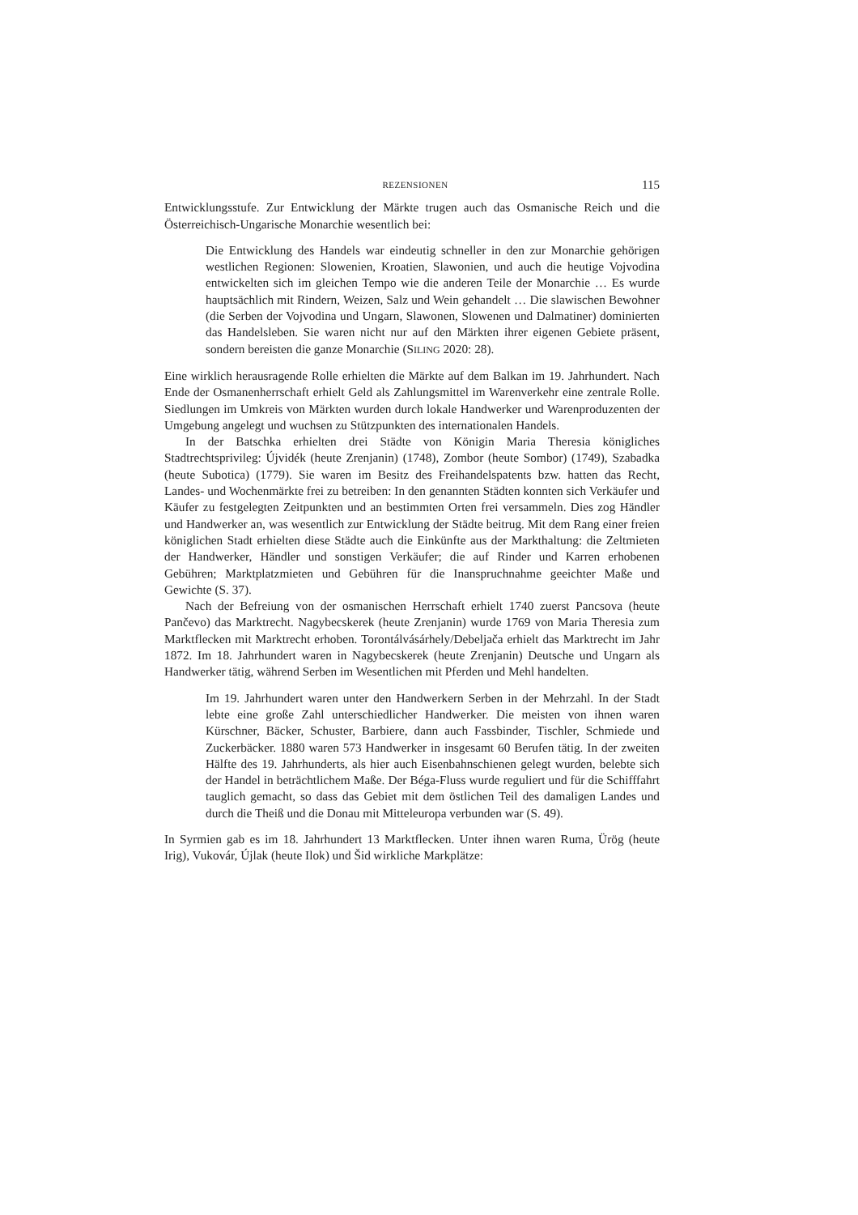REZENSIONEN 115
Entwicklungsstufe. Zur Entwicklung der Märkte trugen auch das Osmanische Reich und die Österreichisch-Ungarische Monarchie wesentlich bei:
Die Entwicklung des Handels war eindeutig schneller in den zur Monarchie gehörigen westlichen Regionen: Slowenien, Kroatien, Slawonien, und auch die heutige Vojvodina entwickelten sich im gleichen Tempo wie die anderen Teile der Monarchie … Es wurde hauptsächlich mit Rindern, Weizen, Salz und Wein gehandelt … Die slawischen Bewohner (die Serben der Vojvodina und Ungarn, Slawonen, Slowenen und Dalmatiner) dominierten das Handelsleben. Sie waren nicht nur auf den Märkten ihrer eigenen Gebiete präsent, sondern bereisten die ganze Monarchie (SILING 2020: 28).
Eine wirklich herausragende Rolle erhielten die Märkte auf dem Balkan im 19. Jahrhundert. Nach Ende der Osmanenherrschaft erhielt Geld als Zahlungsmittel im Warenverkehr eine zentrale Rolle. Siedlungen im Umkreis von Märkten wurden durch lokale Handwerker und Warenproduzenten der Umgebung angelegt und wuchsen zu Stützpunkten des internationalen Handels.
In der Batschka erhielten drei Städte von Königin Maria Theresia königliches Stadtrechtsprivileg: Újvidék (heute Zrenjanin) (1748), Zombor (heute Sombor) (1749), Szabadka (heute Subotica) (1779). Sie waren im Besitz des Freihandelspatents bzw. hatten das Recht, Landes- und Wochenmärkte frei zu betreiben: In den genannten Städten konnten sich Verkäufer und Käufer zu festgelegten Zeitpunkten und an bestimmten Orten frei versammeln. Dies zog Händler und Handwerker an, was wesentlich zur Entwicklung der Städte beitrug. Mit dem Rang einer freien königlichen Stadt erhielten diese Städte auch die Einkünfte aus der Markthaltung: die Zeltmieten der Handwerker, Händler und sonstigen Verkäufer; die auf Rinder und Karren erhobenen Gebühren; Marktplatzmieten und Gebühren für die Inanspruchnahme geeichter Maße und Gewichte (S. 37).
Nach der Befreiung von der osmanischen Herrschaft erhielt 1740 zuerst Pancsova (heute Pančevo) das Marktrecht. Nagybecskerek (heute Zrenjanin) wurde 1769 von Maria Theresia zum Marktflecken mit Marktrecht erhoben. Torontálvásárhely/Debeljača erhielt das Marktrecht im Jahr 1872. Im 18. Jahrhundert waren in Nagybecskerek (heute Zrenjanin) Deutsche und Ungarn als Handwerker tätig, während Serben im Wesentlichen mit Pferden und Mehl handelten.
Im 19. Jahrhundert waren unter den Handwerkern Serben in der Mehrzahl. In der Stadt lebte eine große Zahl unterschiedlicher Handwerker. Die meisten von ihnen waren Kürschner, Bäcker, Schuster, Barbiere, dann auch Fassbinder, Tischler, Schmiede und Zuckerbäcker. 1880 waren 573 Handwerker in insgesamt 60 Berufen tätig. In der zweiten Hälfte des 19. Jahrhunderts, als hier auch Eisenbahnschienen gelegt wurden, belebte sich der Handel in beträchtlichem Maße. Der Béga-Fluss wurde reguliert und für die Schifffahrt tauglich gemacht, so dass das Gebiet mit dem östlichen Teil des damaligen Landes und durch die Theiß und die Donau mit Mitteleuropa verbunden war (S. 49).
In Syrmien gab es im 18. Jahrhundert 13 Marktflecken. Unter ihnen waren Ruma, Ürög (heute Irig), Vukovár, Újlak (heute Ilok) und Šid wirkliche Markplätze: